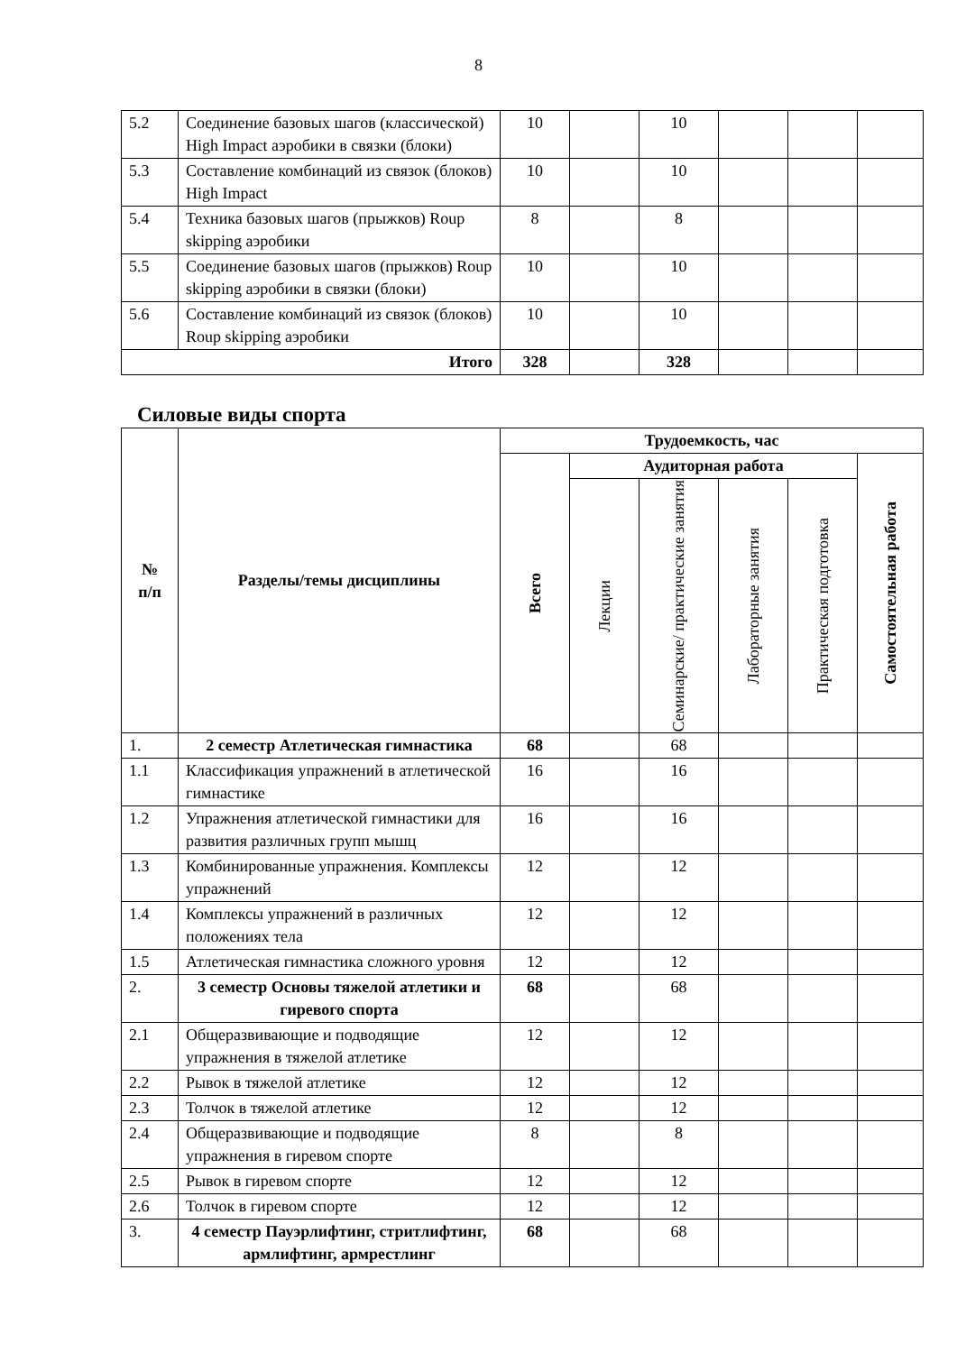8
| 5.2 | Соединение базовых шагов (классической) High Impact аэробики в связки (блоки) | 10 | | 10 | | | |
| 5.3 | Составление комбинаций из связок (блоков) High Impact | 10 | | 10 | | | |
| 5.4 | Техника базовых шагов (прыжков) Roup skipping аэробики | 8 | | 8 | | | |
| 5.5 | Соединение базовых шагов (прыжков) Roup skipping аэробики в связки (блоки) | 10 | | 10 | | | |
| 5.6 | Составление комбинаций из связок (блоков) Roup skipping аэробики | 10 | | 10 | | | |
| Итого | | 328 | | 328 | | | |
Силовые виды спорта
| № п/п | Разделы/темы дисциплины | Трудоемкость, час | | | | | |
| --- | --- | --- | --- | --- | --- | --- | --- |
| | | Всего | Аудиторная работа | | | | Самостоятельная работа |
| | | | Лекции | Семинарские/ практические занятия | Лабораторные занятия | Практическая подготовка | |
| 1. | 2 семестр Атлетическая гимнастика | 68 | | 68 | | | |
| 1.1 | Классификация упражнений в атлетической гимнастике | 16 | | 16 | | | |
| 1.2 | Упражнения атлетической гимнастики для развития различных групп мышц | 16 | | 16 | | | |
| 1.3 | Комбинированные упражнения. Комплексы упражнений | 12 | | 12 | | | |
| 1.4 | Комплексы упражнений в различных положениях тела | 12 | | 12 | | | |
| 1.5 | Атлетическая гимнастика сложного уровня | 12 | | 12 | | | |
| 2. | 3 семестр Основы тяжелой атлетики и гиревого спорта | 68 | | 68 | | | |
| 2.1 | Общеразвивающие и подводящие упражнения в тяжелой атлетике | 12 | | 12 | | | |
| 2.2 | Рывок в тяжелой атлетике | 12 | | 12 | | | |
| 2.3 | Толчок в тяжелой атлетике | 12 | | 12 | | | |
| 2.4 | Общеразвивающие и подводящие упражнения в гиревом спорте | 8 | | 8 | | | |
| 2.5 | Рывок в гиревом спорте | 12 | | 12 | | | |
| 2.6 | Толчок в гиревом спорте | 12 | | 12 | | | |
| 3. | 4 семестр Пауэрлифтинг, стритлифтинг, армлифтинг, армрестлинг | 68 | | 68 | | | |